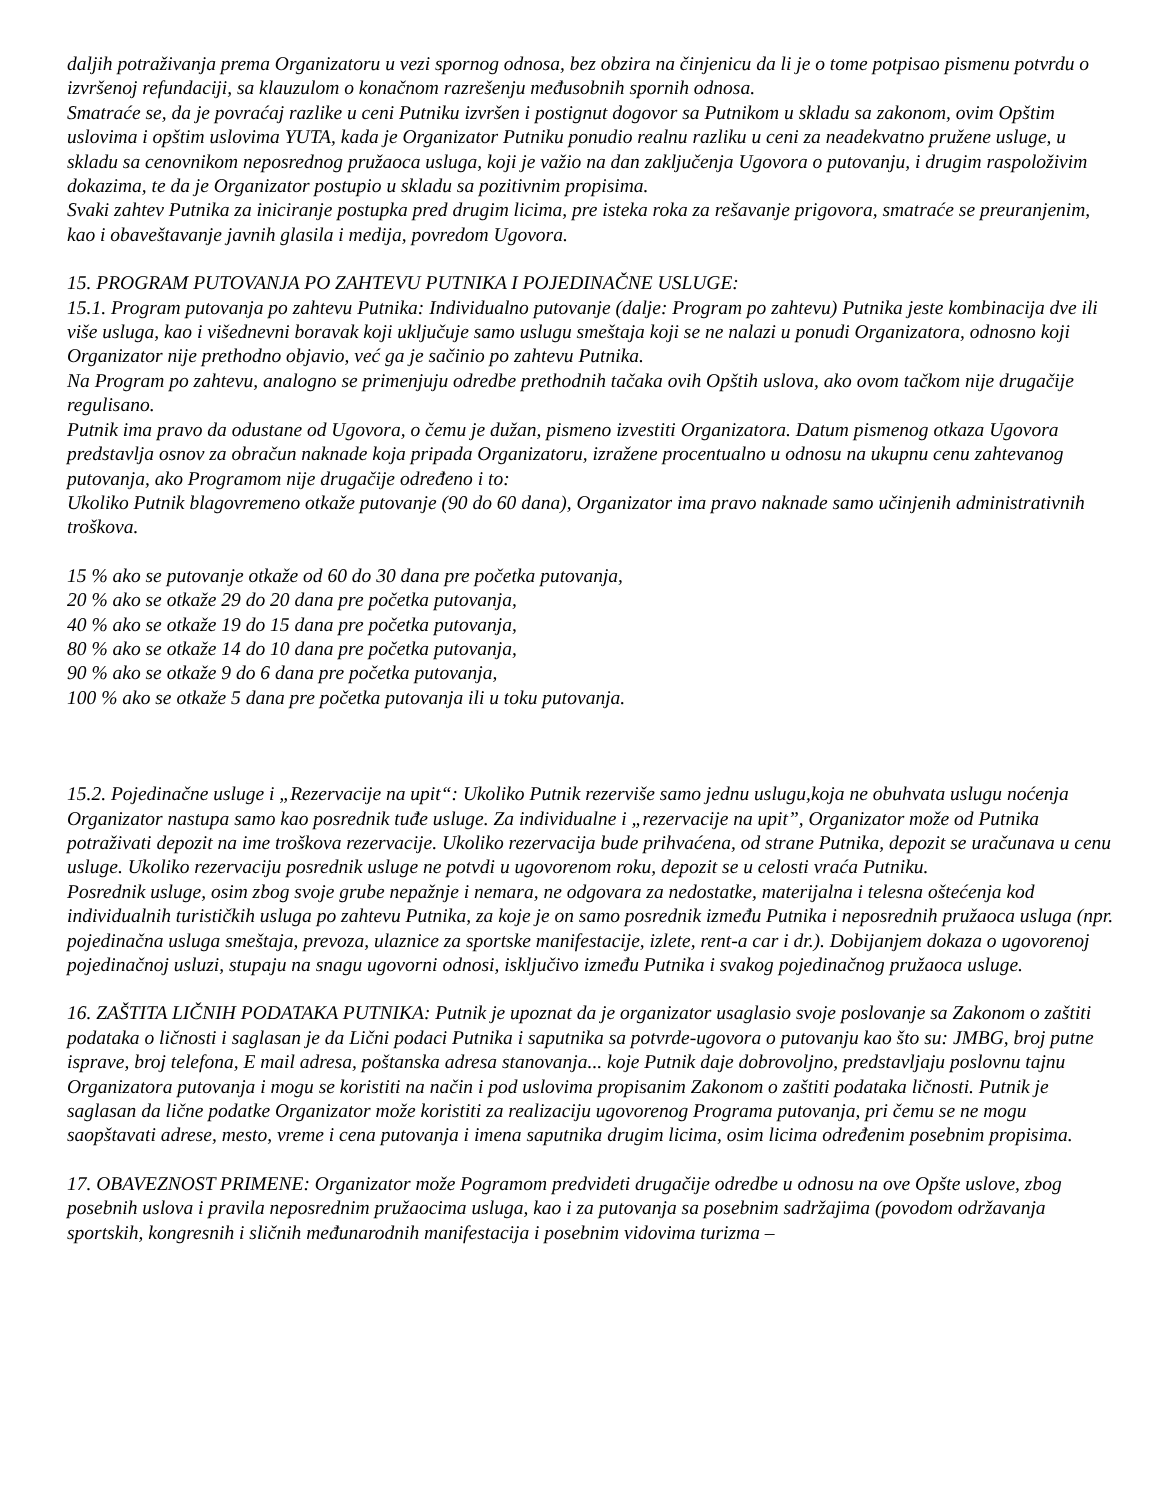daljih potraživanja prema Organizatoru u vezi spornog odnosa, bez obzira na činjenicu da li je o tome potpisao pismenu potvrdu o izvršenoj refundaciji, sa klauzulom o konačnom razrešenju međusobnih spornih odnosa.
Smatraće se, da je povraćaj razlike u ceni Putniku izvršen i postignut dogovor sa Putnikom u skladu sa zakonom, ovim Opštim uslovima i opštim uslovima YUTA, kada je Organizator Putniku ponudio realnu razliku u ceni za neadekvatno pružene usluge, u skladu sa cenovnikom neposrednog pružaoca usluga, koji je važio na dan zaključenja Ugovora o putovanju, i drugim raspoloživim dokazima, te da je Organizator postupio u skladu sa pozitivnim propisima.
Svaki zahtev Putnika za iniciranje postupka pred drugim licima, pre isteka roka za rešavanje prigovora, smatraće se preuranjenim, kao i obaveštavanje javnih glasila i medija, povredom Ugovora.
15. PROGRAM PUTOVANJA PO ZAHTEVU PUTNIKA I POJEDINAČNE USLUGE:
15.1. Program putovanja po zahtevu Putnika: Individualno putovanje (dalje: Program po zahtevu) Putnika jeste kombinacija dve ili više usluga, kao i višednevni boravak koji uključuje samo uslugu smeštaja koji se ne nalazi u ponudi Organizatora, odnosno koji Organizator nije prethodno objavio, već ga je sačinio po zahtevu Putnika.
Na Program po zahtevu, analogno se primenjuju odredbe prethodnih tačaka ovih Opštih uslova, ako ovom tačkom nije drugačije regulisano.
Putnik ima pravo da odustane od Ugovora, o čemu je dužan, pismeno izvestiti Organizatora. Datum pismenog otkaza Ugovora predstavlja osnov za obračun naknade koja pripada Organizatoru, izražene procentualno u odnosu na ukupnu cenu zahtevanog putovanja, ako Programom nije drugačije određeno i to:
Ukoliko Putnik blagovremeno otkaže putovanje (90 do 60 dana), Organizator ima pravo naknade samo učinjenih administrativnih troškova.
15 % ako se putovanje otkaže od 60 do 30 dana pre početka putovanja,
20 % ako se otkaže 29 do 20 dana pre početka putovanja,
40 % ako se otkaže 19 do 15 dana pre početka putovanja,
80 % ako se otkaže 14 do 10 dana pre početka putovanja,
90 % ako se otkaže 9 do 6 dana pre početka putovanja,
100 % ako se otkaže 5 dana pre početka putovanja ili u toku putovanja.
15.2. Pojedinačne usluge i „Rezervacije na upit“: Ukoliko Putnik rezerviše samo jednu uslugu,koja ne obuhvata uslugu noćenja Organizator nastupa samo kao posrednik tuđe usluge. Za individualne i „rezervacije na upit”, Organizator može od Putnika potraživati depozit na ime troškova rezervacije. Ukoliko rezervacija bude prihvaćena, od strane Putnika, depozit se uračunava u cenu usluge. Ukoliko rezervaciju posrednik usluge ne potvdi u ugovorenom roku, depozit se u celosti vraća Putniku.
Posrednik usluge, osim zbog svoje grube nepažnje i nemara, ne odgovara za nedostatke, materijalna i telesna oštećenja kod individualnih turističkih usluga po zahtevu Putnika, za koje je on samo posrednik između Putnika i neposrednih pružaoca usluga (npr. pojedinačna usluga smeštaja, prevoza, ulaznice za sportske manifestacije, izlete, rent-a car i dr.). Dobijanjem dokaza o ugovorenoj pojedinačnoj usluzi, stupaju na snagu ugovorni odnosi, isključivo između Putnika i svakog pojedinačnog pružaoca usluge.
16. ZAŠTITA LIČNIH PODATAKA PUTNIKA: Putnik je upoznat da je organizator usaglasio svoje poslovanje sa Zakonom o zaštiti podataka o ličnosti i saglasan je da Lični podaci Putnika i saputnika sa potvrde-ugovora o putovanju kao što su: JMBG, broj putne isprave, broj telefona, E mail adresa, poštanska adresa stanovanja... koje Putnik daje dobrovoljno, predstavljaju poslovnu tajnu Organizatora putovanja i mogu se koristiti na način i pod uslovima propisanim Zakonom o zaštiti podataka ličnosti. Putnik je saglasan da lične podatke Organizator može koristiti za realizaciju ugovorenog Programa putovanja, pri čemu se ne mogu saopštavati adrese, mesto, vreme i cena putovanja i imena saputnika drugim licima, osim licima određenim posebnim propisima.
17. OBAVEZNOST PRIMENE: Organizator može Pogramom predvideti drugačije odredbe u odnosu na ove Opšte uslove, zbog posebnih uslova i pravila neposrednim pružaocima usluga, kao i za putovanja sa posebnim sadržajima (povodom održavanja sportskih, kongresnih i sličnih međunarodnih manifestacija i posebnim vidovima turizma –